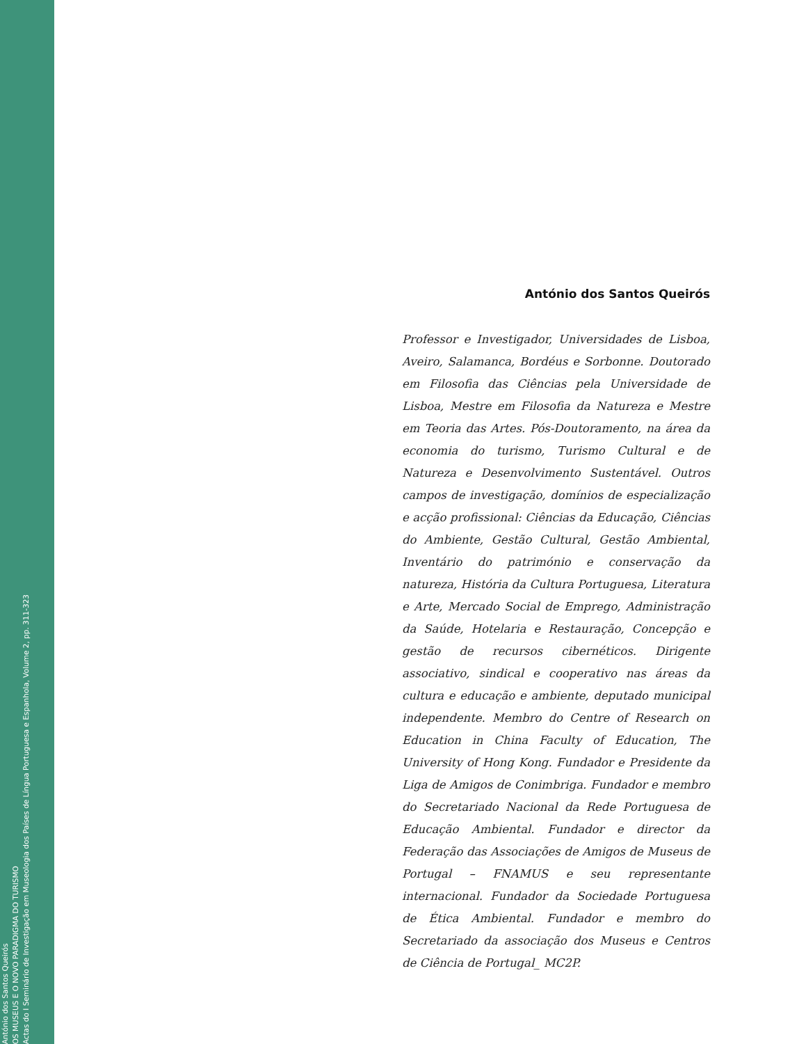António dos Santos Queirós
OS MUSEUS E O NOVO PARADIGMA DO TURISMO
Actas do I Seminário de Investigação em Museologia dos Países de Língua Portuguesa e Espanhola, Volume 2, pp. 311-323
António dos Santos Queirós
Professor e Investigador, Universidades de Lisboa, Aveiro, Salamanca, Bordéus e Sorbonne. Doutorado em Filosofia das Ciências pela Universidade de Lisboa, Mestre em Filosofia da Natureza e Mestre em Teoria das Artes. Pós-Doutoramento, na área da economia do turismo, Turismo Cultural e de Natureza e Desenvolvimento Sustentável. Outros campos de investigação, domínios de especialização e acção profissional: Ciências da Educação, Ciências do Ambiente, Gestão Cultural, Gestão Ambiental, Inventário do património e conservação da natureza, História da Cultura Portuguesa, Literatura e Arte, Mercado Social de Emprego, Administração da Saúde, Hotelaria e Restauração, Concepção e gestão de recursos cibernéticos. Dirigente associativo, sindical e cooperativo nas áreas da cultura e educação e ambiente, deputado municipal independente. Membro do Centre of Research on Education in China Faculty of Education, The University of Hong Kong. Fundador e Presidente da Liga de Amigos de Conimbriga. Fundador e membro do Secretariado Nacional da Rede Portuguesa de Educação Ambiental. Fundador e director da Federação das Associações de Amigos de Museus de Portugal – FNAMUS e seu representante internacional. Fundador da Sociedade Portuguesa de Ética Ambiental. Fundador e membro do Secretariado da associação dos Museus e Centros de Ciência de Portugal_ MC2P.